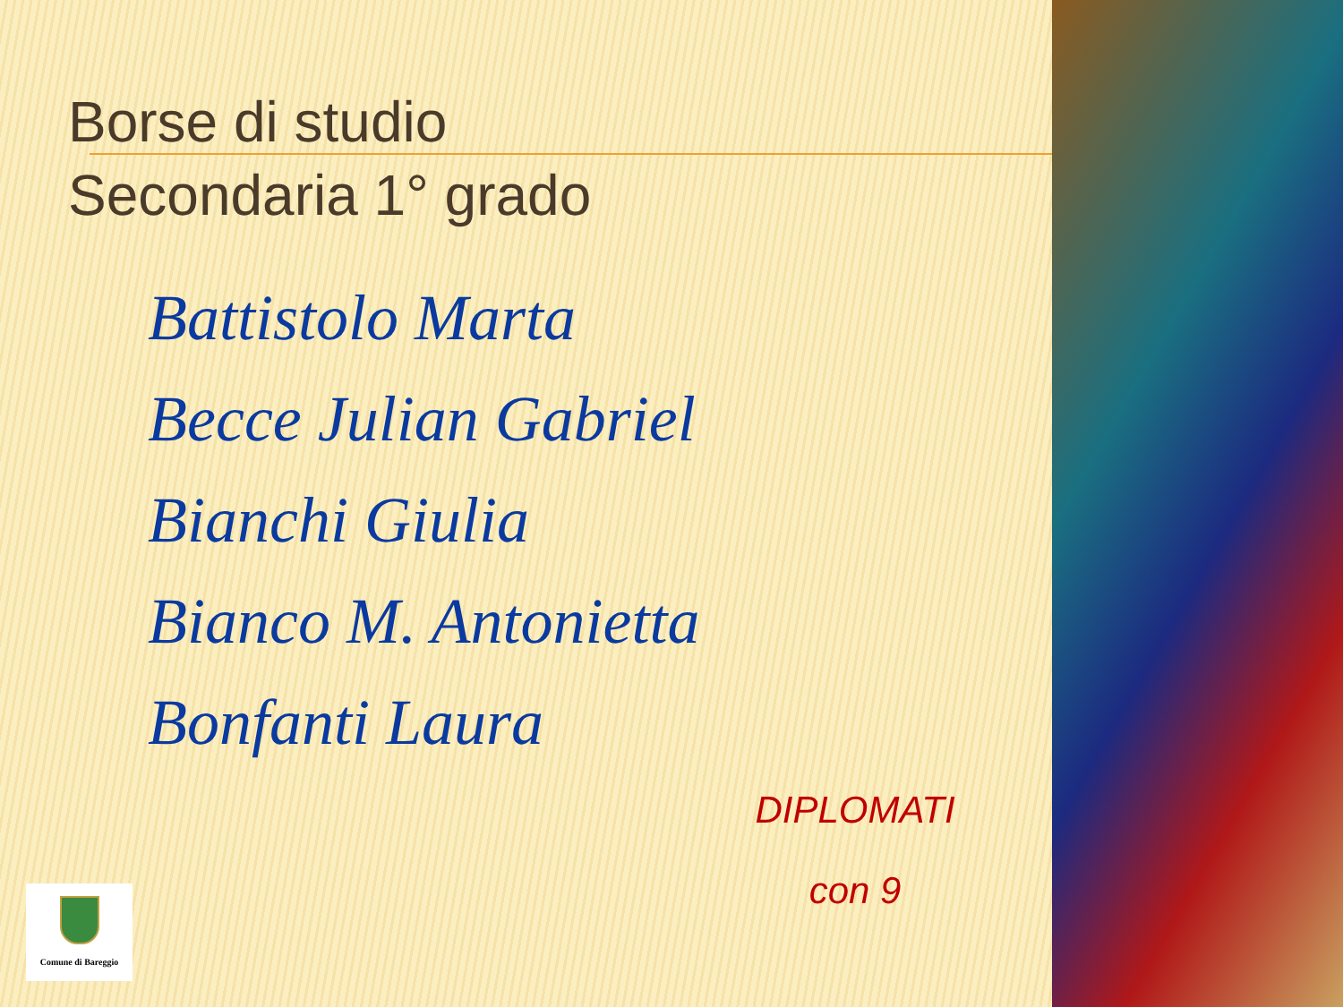Borse di studio
Secondaria 1° grado
Battistolo Marta
Becce Julian Gabriel
Bianchi Giulia
Bianco M. Antonietta
Bonfanti Laura
DIPLOMATI
con 9
Comune di Bareggio